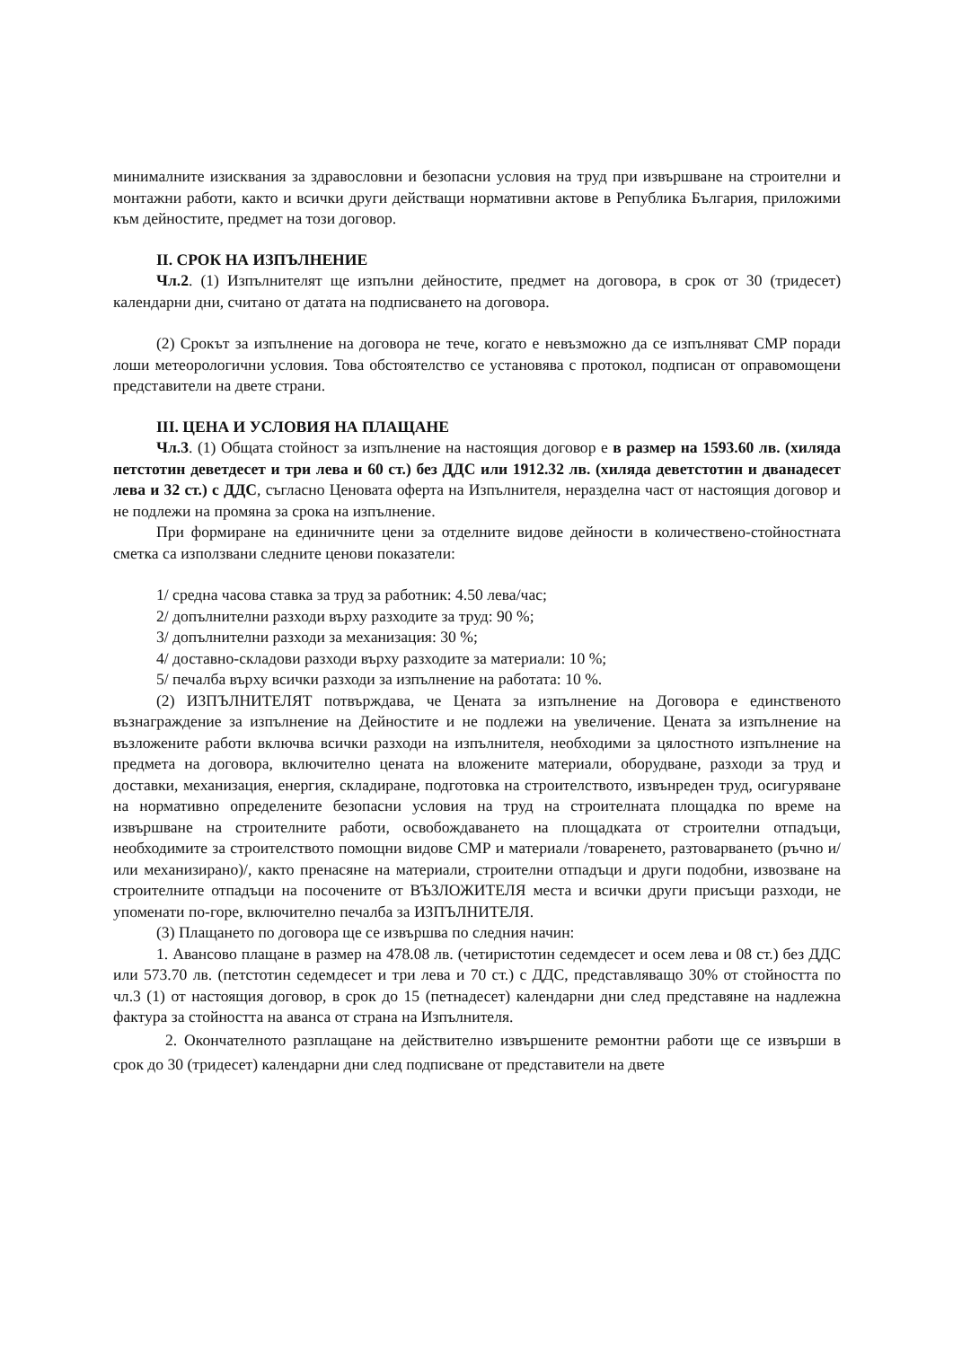минималните изисквания за здравословни и безопасни условия на труд при извършване на строителни и монтажни работи, както и всички други действащи нормативни актове в Република България, приложими към дейностите, предмет на този договор.
II. СРОК НА ИЗПЪЛНЕНИЕ
Чл.2. (1) Изпълнителят ще изпълни дейностите, предмет на договора, в срок от 30 (тридесет) календарни дни, считано от датата на подписването на договора.
(2) Срокът за изпълнение на договора не тече, когато е невъзможно да се изпълняват СМР поради лоши метеорологични условия. Това обстоятелство се установява с протокол, подписан от оправомощени представители на двете страни.
III. ЦЕНА И УСЛОВИЯ НА ПЛАЩАНЕ
Чл.3. (1) Общата стойност за изпълнение на настоящия договор е в размер на 1593.60 лв. (хиляда петстотин деветдесет и три лева и 60 ст.) без ДДС или 1912.32 лв. (хиляда деветстотин и дванадесет лева и 32 ст.) с ДДС, съгласно Ценовата оферта на Изпълнителя, неразделна част от настоящия договор и не подлежи на промяна за срока на изпълнение.
При формиране на единичните цени за отделните видове дейности в количествено-стойностната сметка са използвани следните ценови показатели:
1/ средна часова ставка за труд за работник: 4.50 лева/час;
2/ допълнителни разходи върху разходите за труд: 90 %;
3/ допълнителни разходи за механизация: 30 %;
4/ доставно-складови разходи върху разходите за материали: 10 %;
5/ печалба върху всички разходи за изпълнение на работата: 10 %.
(2) ИЗПЪЛНИТЕЛЯТ потвърждава, че Цената за изпълнение на Договора е единственото възнаграждение за изпълнение на Дейностите и не подлежи на увеличение. Цената за изпълнение на възложените работи включва всички разходи на изпълнителя, необходими за цялостното изпълнение на предмета на договора, включително цената на вложените материали, оборудване, разходи за труд и доставки, механизация, енергия, складиране, подготовка на строителството, извънреден труд, осигуряване на нормативно определените безопасни условия на труд на строителната площадка по време на извършване на строителните работи, освобождаването на площадката от строителни отпадъци, необходимите за строителството помощни видове СМР и материали /товаренето, разтоварването (ръчно и/или механизирано)/, както пренасяне на материали, строителни отпадъци и други подобни, извозване на строителните отпадъци на посочените от ВЪЗЛОЖИТЕЛЯ места и всички други присъщи разходи, не упоменати по-горе, включително печалба за ИЗПЪЛНИТЕЛЯ.
(3) Плащането по договора ще се извършва по следния начин:
1. Авансово плащане в размер на 478.08 лв. (четиристотин седемдесет и осем лева и 08 ст.) без ДДС или 573.70 лв. (петстотин седемдесет и три лева и 70 ст.) с ДДС, представляващо 30% от стойността по чл.3 (1) от настоящия договор, в срок до 15 (петнадесет) календарни дни след представяне на надлежна фактура за стойността на аванса от страна на Изпълнителя.
2. Окончателното разплащане на действително извършените ремонтни работи ще се извърши в срок до 30 (тридесет) календарни дни след подписване от представители на двете